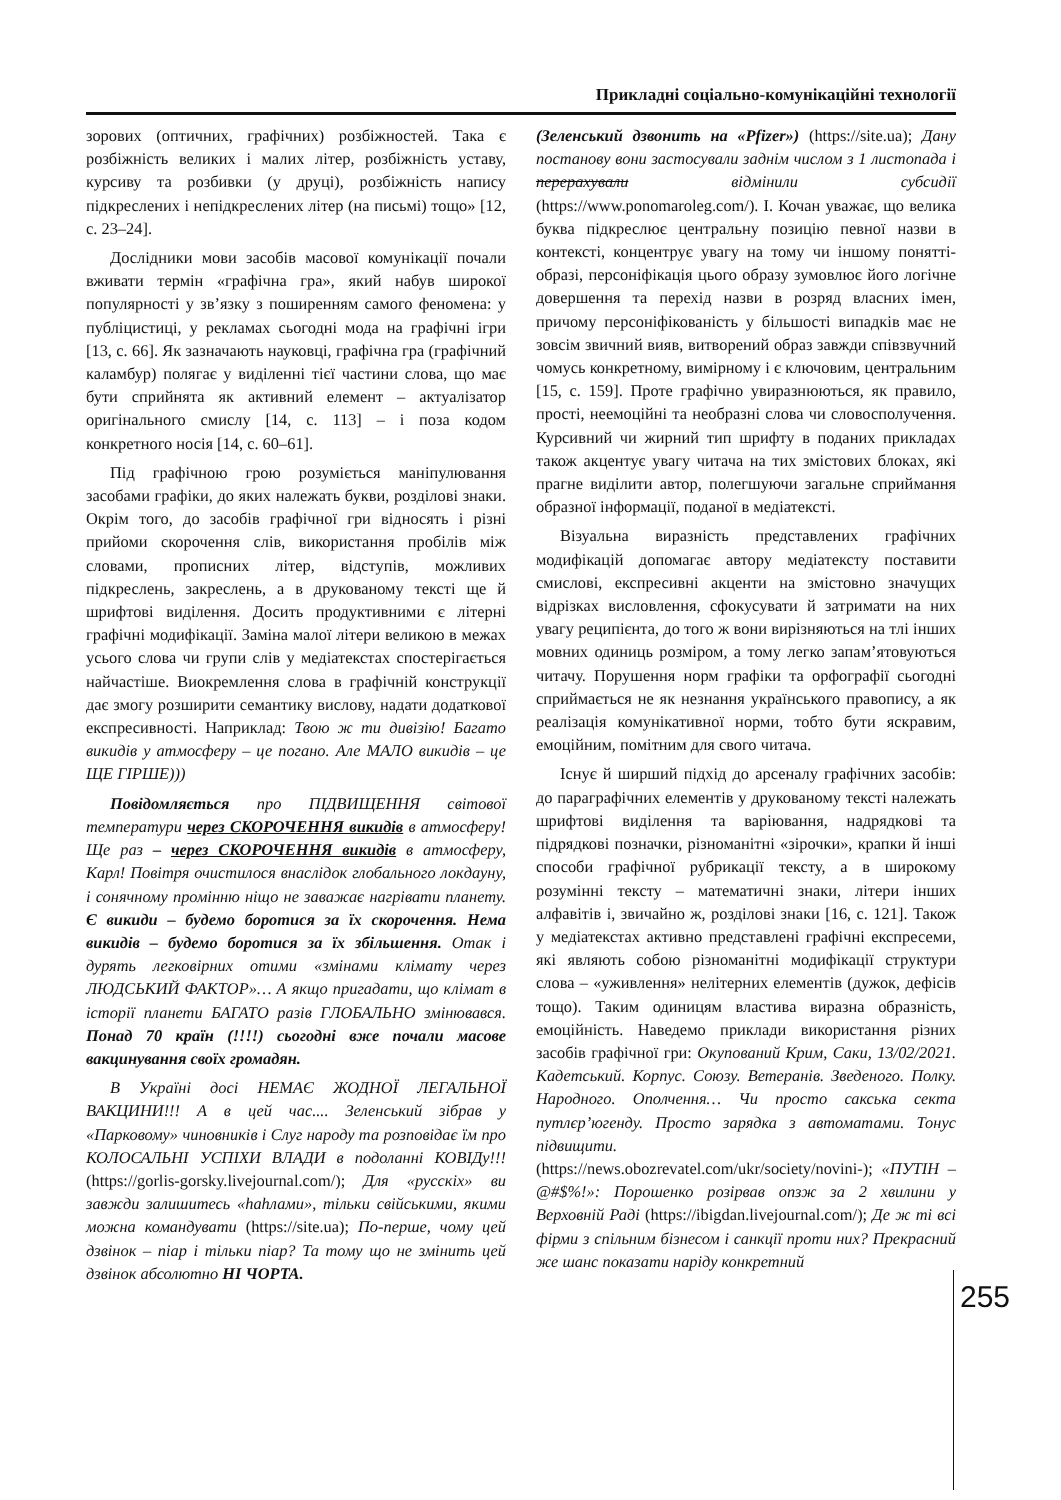Прикладні соціально-комунікаційні технології
зорових (оптичних, графічних) розбіжностей. Така є розбіжність великих і малих літер, розбіжність уставу, курсиву та розбивки (у друці), розбіжність напису підкреслених і непідкреслених літер (на письмі) тощо» [12, с. 23–24].
Дослідники мови засобів масової комунікації почали вживати термін «графічна гра», який набув широкої популярності у зв’язку з поширенням самого феномена: у публіцистиці, у рекламах сьогодні мода на графічні ігри [13, с. 66]. Як зазначають науковці, графічна гра (графічний каламбур) полягає у виділенні тієї частини слова, що має бути сприйнята як активний елемент – актуалізатор оригінального смислу [14, с. 113] – і поза кодом конкретного носія [14, с. 60–61].
Під графічною грою розуміється маніпулювання засобами графіки, до яких належать букви, розділові знаки. Окрім того, до засобів графічної гри відносять і різні прийоми скорочення слів, використання пробілів між словами, прописних літер, відступів, можливих підкреслень, закреслень, а в друкованому тексті ще й шрифтові виділення. Досить продуктивними є літерні графічні модифікації. Заміна малої літери великою в межах усього слова чи групи слів у медіатекстах спостерігається найчастіше. Виокремлення слова в графічній конструкції дає змогу розширити семантику вислову, надати додаткової експресивності. Наприклад: Твою ж ти дивізію! Багато викидів у атмосферу – це погано. Але МАЛО викидів – це ЩЕ ГІРШЕ)))
Повідомляється про ПІДВИЩЕННЯ світової температури через СКОРОЧЕННЯ викидів в атмосферу! Ще раз – через СКОРОЧЕННЯ викидів в атмосферу, Карл! Повітря очистилося внаслідок глобального локдауну, і сонячному промінню ніщо не заважає нагрівати планету. Є викиди – будемо боротися за їх скорочення. Нема викидів – будемо боротися за їх збільшення. Отак і дурять легковірних отими «змінами клімату через ЛЮДСЬКИЙ ФАКТОР»… А якщо пригадати, що клімат в історії планети БАГАТО разів ГЛОБАЛЬНО змінювався. Понад 70 країн (!!!!) сьогодні вже почали масове вакцинування своїх громадян.
В Україні досі НЕМАЄ ЖОДНОЇ ЛЕГАЛЬНОЇ ВАКЦИНИ!!! А в цей час.... Зеленський зібрав у «Парковому» чиновників і Слуг народу та розповідає їм про КОЛОСАЛЬНІ УСПІХИ ВЛАДИ в подоланні КОВІДу!!! (https://gorlis-gorsky.livejournal.com/); Для «русскіх» ви завжди залишитесь «hahлами», тільки свійськими, якими можна командувати (https://site.ua); По-перше, чому цей дзвінок – піар і тільки піар? Та тому що не змінить цей дзвінок абсолютно НІ ЧОРТА.
(Зеленський дзвонить на «Pfizer») (https://site.ua); Дану постанову вони застосували заднім числом з 1 листопада і перерахували відмінили субсидії (https://www.ponomaroleg.com/). І. Кочан уважає, що велика буква підкреслює центральну позицію певної назви в контексті, концентрує увагу на тому чи іншому понятті-образі, персоніфікація цього образу зумовлює його логічне довершення та перехід назви в розряд власних імен, причому персоніфікованість у більшості випадків має не зовсім звичний вияв, витворений образ завжди співзвучний чомусь конкретному, вимірному і є ключовим, центральним [15, с. 159]. Проте графічно увиразнюються, як правило, прості, неемоційні та необразні слова чи словосполучення. Курсивний чи жирний тип шрифту в поданих прикладах також акцентує увагу читача на тих змістових блоках, які прагне виділити автор, полегшуючи загальне сприймання образної інформації, поданої в медіатексті.
Візуальна виразність представлених графічних модифікацій допомагає автору медіатексту поставити смислові, експресивні акценти на змістовно значущих відрізках висловлення, сфокусувати й затримати на них увагу реципієнта, до того ж вони вирізняються на тлі інших мовних одиниць розміром, а тому легко запам’ятовуються читачу. Порушення норм графіки та орфографії сьогодні сприймається не як незнання українського правопису, а як реалізація комунікативної норми, тобто бути яскравим, емоційним, помітним для свого читача.
Існує й ширший підхід до арсеналу графічних засобів: до параграфічних елементів у друкованому тексті належать шрифтові виділення та варіювання, надрядкові та підрядкові позначки, різноманітні «зірочки», крапки й інші способи графічної рубрикації тексту, а в широкому розумінні тексту – математичні знаки, літери інших алфавітів і, звичайно ж, розділові знаки [16, с. 121]. Також у медіатекстах активно представлені графічні експресеми, які являють собою різноманітні модифікації структури слова – «уживлення» нелітерних елементів (дужок, дефісів тощо). Таким одиницям властива виразна образність, емоційність. Наведемо приклади використання різних засобів графічної гри: Окупований Крим, Саки, 13/02/2021. Кадетський. Корпус. Союзу. Ветеранів. Зведеного. Полку. Народного. Ополчення… Чи просто сакська секта путлєр’югенду. Просто зарядка з автоматами. Тонус підвищити. (https://news.obozrevatel.com/ukr/society/novini-); «ПУТІН – @#$%!»: Порошенко розірвав опзж за 2 хвилини у Верховній Раді (https://ibigdan.livejournal.com/); Де ж ті всі фірми з спільним бізнесом і санкції проти них? Прекрасний же шанс показати наріду конкретний
255